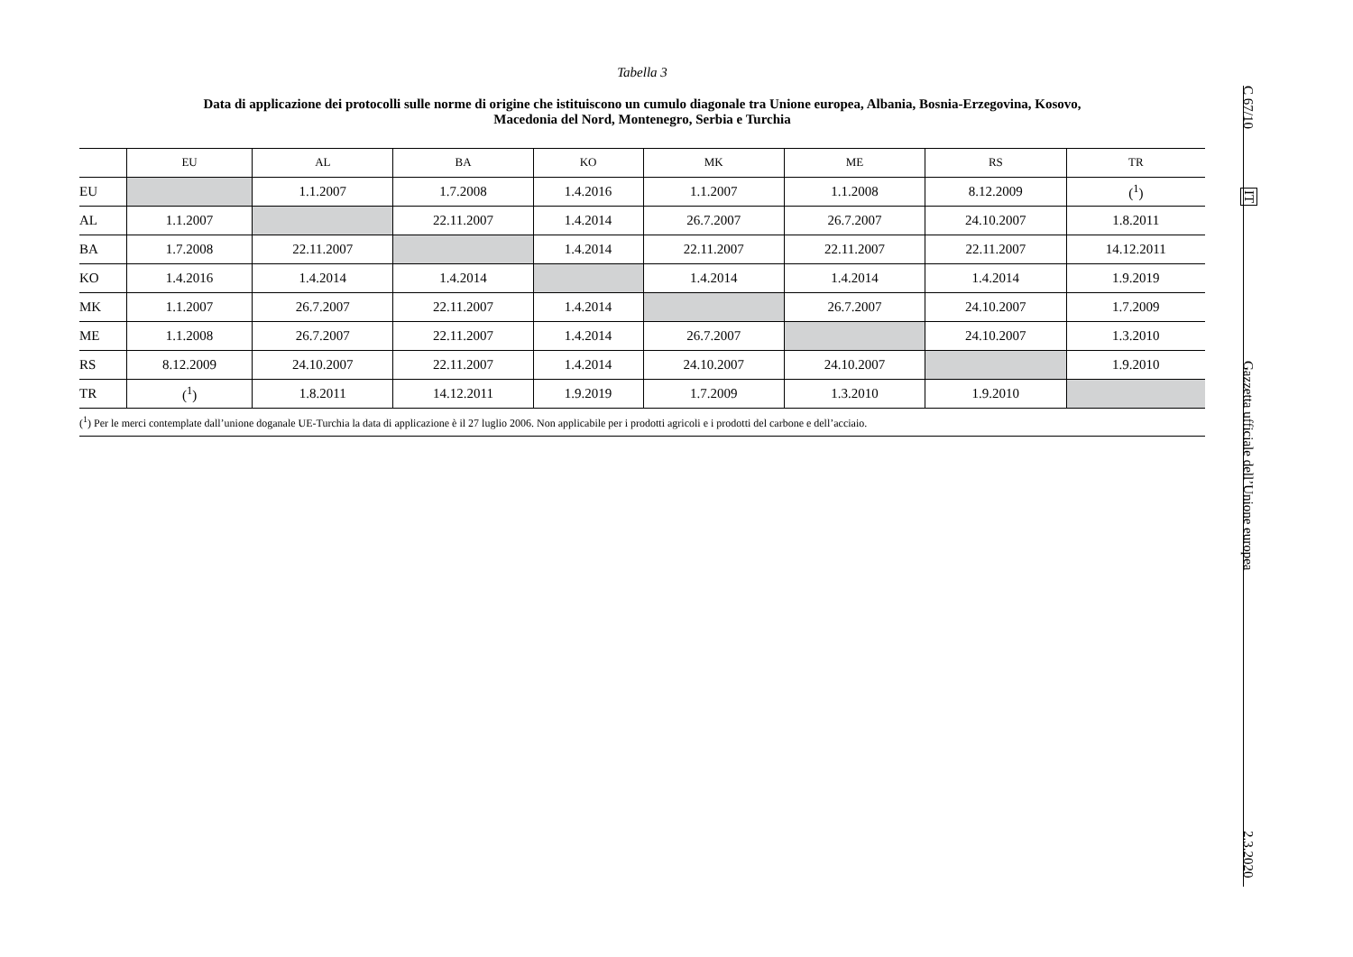Tabella 3
Data di applicazione dei protocolli sulle norme di origine che istituiscono un cumulo diagonale tra Unione europea, Albania, Bosnia-Erzegovina, Kosovo,
Macedonia del Nord, Montenegro, Serbia e Turchia
| | EU | AL | BA | KO | MK | ME | RS | TR |
| --- | --- | --- | --- | --- | --- | --- | --- | --- |
| EU | | 1.1.2007 | 1.7.2008 | 1.4.2016 | 1.1.2007 | 1.1.2008 | 8.12.2009 | (<sup>1</sup>) |
| AL | 1.1.2007 | | 22.11.2007 | 1.4.2014 | 26.7.2007 | 26.7.2007 | 24.10.2007 | 1.8.2011 |
| BA | 1.7.2008 | 22.11.2007 | | 1.4.2014 | 22.11.2007 | 22.11.2007 | 22.11.2007 | 14.12.2011 |
| KO | 1.4.2016 | 1.4.2014 | 1.4.2014 | | 1.4.2014 | 1.4.2014 | 1.4.2014 | 1.9.2019 |
| MK | 1.1.2007 | 26.7.2007 | 22.11.2007 | 1.4.2014 | | 26.7.2007 | 24.10.2007 | 1.7.2009 |
| ME | 1.1.2008 | 26.7.2007 | 22.11.2007 | 1.4.2014 | 26.7.2007 | | 24.10.2007 | 1.3.2010 |
| RS | 8.12.2009 | 24.10.2007 | 22.11.2007 | 1.4.2014 | 24.10.2007 | 24.10.2007 | | 1.9.2010 |
| TR | (<sup>1</sup>) | 1.8.2011 | 14.12.2011 | 1.9.2019 | 1.7.2009 | 1.3.2010 | 1.9.2010 | |
| (<sup>1</sup>) Per le merci contemplate dall’unione doganale UE-Turchia la data di applicazione è il 27 luglio 2006. Non applicabile per i prodotti agricoli e i prodotti del carbone e dell’acciaio. | | | | | | | | |
C 67/10
IT
Gazzetta ufficiale dell’Unione europea
2.3.2020